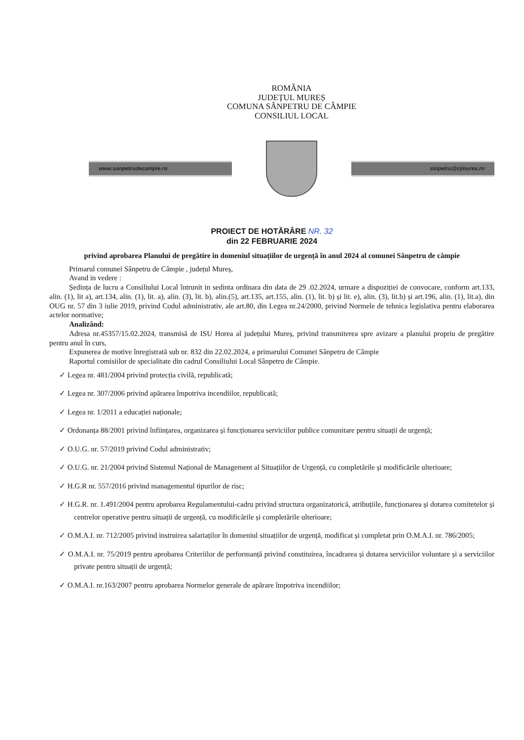ROMÂNIA
JUDEȚUL MUREȘ
COMUNA SÂNPETRU DE CÂMPIE
CONSILIUL LOCAL
www.sanpetrudecampie.ro sinpetru@cjmures.ro
PROIECT DE HOTĂRÂRE NR. 32
din 22 FEBRUARIE 2024
privind aprobarea Planului de pregătire în domeniul situațiilor de urgență în anul 2024 al comunei Sânpetru de câmpie
Primarul comunei Sânpetru de Câmpie , județul Mureș,
Avand in vedere :
Ședința de lucru a Consiliului Local întrunit in sedinta ordinara din data de 29 .02.2024, urmare a dispoziției de convocare, conform art.133, alin. (1), lit a), art.134, alin. (1), lit. a), alin. (3), lit. b), alin.(5), art.135, art.155, alin. (1), lit. b) și lit. e), alin. (3), lit.b) și art.196, alin. (1), lit.a), din OUG nr. 57 din 3 iulie 2019, privind Codul administrativ, ale art.80, din Legea nr.24/2000, privind Normele de tehnica legislativa pentru elaborarea actelor normative;
Analizând:
Adresa nr.45357/15.02.2024, transmisă de ISU Horea al județului Mureș, privind transmiterea spre avizare a planului propriu de pregătire pentru anul în curs,
Expunerea de motive înregistrată sub nr. 832 din 22.02.2024, a primarului Comunei Sânpetru de Câmpie
Raportul comisiilor de specialitate din cadrul Consiliului Local Sânpetru de Câmpie.
✓ Legea nr. 481/2004 privind protecția civilă, republicată;
✓ Legea nr. 307/2006 privind apărarea împotriva incendiilor, republicată;
✓ Legea nr. 1/2011 a educației naționale;
✓ Ordonanța 88/2001 privind înființarea, organizarea și funcționarea serviciilor publice comunitare pentru situații de urgență;
✓ O.U.G. nr. 57/2019 privind Codul administrativ;
✓ O.U.G. nr. 21/2004 privind Sistemul Național de Management al Situațiilor de Urgență, cu completările și modificările ulterioare;
✓ H.G.R nr. 557/2016 privind managementul tipurilor de risc;
✓ H.G.R. nr. 1.491/2004 pentru aprobarea Regulamentului-cadru privind structura organizatorică, atribuțiile, funcționarea și dotarea comitetelor și centrelor operative pentru situații de urgență, cu modificările și completările ulterioare;
✓ O.M.A.I. nr. 712/2005 privind instruirea salariaților în domeniul situațiilor de urgență, modificat și completat prin O.M.A.I. nr. 786/2005;
✓ O.M.A.I. nr. 75/2019 pentru aprobarea Criteriilor de performanță privind constituirea, încadrarea și dotarea serviciilor voluntare și a serviciilor private pentru situații de urgență;
✓ O.M.A.I. nr.163/2007 pentru aprobarea Normelor generale de apărare împotriva incendiilor;